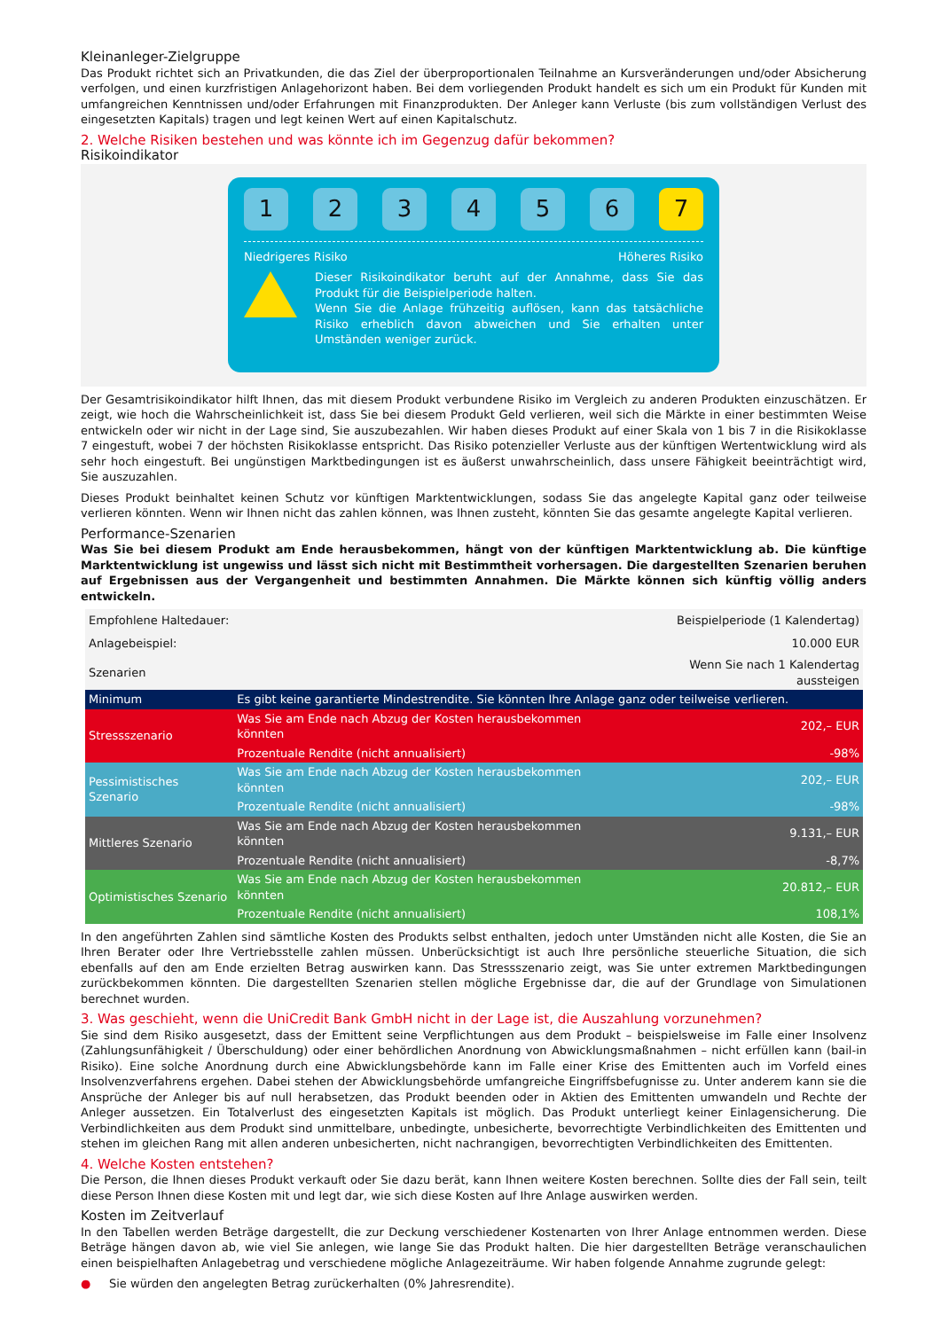Kleinanleger-Zielgruppe
Das Produkt richtet sich an Privatkunden, die das Ziel der überproportionalen Teilnahme an Kursveränderungen und/oder Absicherung verfolgen, und einen kurzfristigen Anlagehorizont haben. Bei dem vorliegenden Produkt handelt es sich um ein Produkt für Kunden mit umfangreichen Kenntnissen und/oder Erfahrungen mit Finanzprodukten. Der Anleger kann Verluste (bis zum vollständigen Verlust des eingesetzten Kapitals) tragen und legt keinen Wert auf einen Kapitalschutz.
2. Welche Risiken bestehen und was könnte ich im Gegenzug dafür bekommen?
Risikoindikator
1 2 3 4 5 6 7
Niedrigeres Risiko Höheres Risiko
Dieser Risikoindikator beruht auf der Annahme, dass Sie das Produkt für die Beispielperiode halten.
Wenn Sie die Anlage frühzeitig auflösen, kann das tatsächliche Risiko erheblich davon abweichen und Sie erhalten unter Umständen weniger zurück.
Der Gesamtrisikoindikator hilft Ihnen, das mit diesem Produkt verbundene Risiko im Vergleich zu anderen Produkten einzuschätzen. Er zeigt, wie hoch die Wahrscheinlichkeit ist, dass Sie bei diesem Produkt Geld verlieren, weil sich die Märkte in einer bestimmten Weise entwickeln oder wir nicht in der Lage sind, Sie auszubezahlen. Wir haben dieses Produkt auf einer Skala von 1 bis 7 in die Risikoklasse 7 eingestuft, wobei 7 der höchsten Risikoklasse entspricht. Das Risiko potenzieller Verluste aus der künftigen Wertentwicklung wird als sehr hoch eingestuft. Bei ungünstigen Marktbedingungen ist es äußerst unwahrscheinlich, dass unsere Fähigkeit beeinträchtigt wird, Sie auszuzahlen.
Dieses Produkt beinhaltet keinen Schutz vor künftigen Marktentwicklungen, sodass Sie das angelegte Kapital ganz oder teilweise verlieren könnten. Wenn wir Ihnen nicht das zahlen können, was Ihnen zusteht, könnten Sie das gesamte angelegte Kapital verlieren.
Performance-Szenarien
Was Sie bei diesem Produkt am Ende herausbekommen, hängt von der künftigen Marktentwicklung ab. Die künftige Marktentwicklung ist ungewiss und lässt sich nicht mit Bestimmtheit vorhersagen. Die dargestellten Szenarien beruhen auf Ergebnissen aus der Vergangenheit und bestimmten Annahmen. Die Märkte können sich künftig völlig anders entwickeln.
| Empfohlene Haltedauer: | | Beispielperiode (1 Kalendertag) |
| Anlagebeispiel: | | 10.000 EUR |
| Szenarien | | Wenn Sie nach 1 Kalendertag aussteigen |
| Minimum | Es gibt keine garantierte Mindestrendite. Sie könnten Ihre Anlage ganz oder teilweise verlieren. | |
| Stressszenario | Was Sie am Ende nach Abzug der Kosten herausbekommen könnten | 202,– EUR |
| | Prozentuale Rendite (nicht annualisiert) | -98% |
| Pessimistisches Szenario | Was Sie am Ende nach Abzug der Kosten herausbekommen könnten | 202,– EUR |
| | Prozentuale Rendite (nicht annualisiert) | -98% |
| Mittleres Szenario | Was Sie am Ende nach Abzug der Kosten herausbekommen könnten | 9.131,– EUR |
| | Prozentuale Rendite (nicht annualisiert) | -8,7% |
| Optimistisches Szenario | Was Sie am Ende nach Abzug der Kosten herausbekommen könnten | 20.812,– EUR |
| | Prozentuale Rendite (nicht annualisiert) | 108,1% |
In den angeführten Zahlen sind sämtliche Kosten des Produkts selbst enthalten, jedoch unter Umständen nicht alle Kosten, die Sie an Ihren Berater oder Ihre Vertriebsstelle zahlen müssen. Unberücksichtigt ist auch Ihre persönliche steuerliche Situation, die sich ebenfalls auf den am Ende erzielten Betrag auswirken kann. Das Stressszenario zeigt, was Sie unter extremen Marktbedingungen zurückbekommen könnten. Die dargestellten Szenarien stellen mögliche Ergebnisse dar, die auf der Grundlage von Simulationen berechnet wurden.
3. Was geschieht, wenn die UniCredit Bank GmbH nicht in der Lage ist, die Auszahlung vorzunehmen?
Sie sind dem Risiko ausgesetzt, dass der Emittent seine Verpflichtungen aus dem Produkt – beispielsweise im Falle einer Insolvenz (Zahlungsunfähigkeit / Überschuldung) oder einer behördlichen Anordnung von Abwicklungsmaßnahmen – nicht erfüllen kann (bail-in Risiko). Eine solche Anordnung durch eine Abwicklungsbehörde kann im Falle einer Krise des Emittenten auch im Vorfeld eines Insolvenzverfahrens ergehen. Dabei stehen der Abwicklungsbehörde umfangreiche Eingriffsbefugnisse zu. Unter anderem kann sie die Ansprüche der Anleger bis auf null herabsetzen, das Produkt beenden oder in Aktien des Emittenten umwandeln und Rechte der Anleger aussetzen. Ein Totalverlust des eingesetzten Kapitals ist möglich. Das Produkt unterliegt keiner Einlagensicherung. Die Verbindlichkeiten aus dem Produkt sind unmittelbare, unbedingte, unbesicherte, bevorrechtigte Verbindlichkeiten des Emittenten und stehen im gleichen Rang mit allen anderen unbesicherten, nicht nachrangigen, bevorrechtigten Verbindlichkeiten des Emittenten.
4. Welche Kosten entstehen?
Die Person, die Ihnen dieses Produkt verkauft oder Sie dazu berät, kann Ihnen weitere Kosten berechnen. Sollte dies der Fall sein, teilt diese Person Ihnen diese Kosten mit und legt dar, wie sich diese Kosten auf Ihre Anlage auswirken werden.
Kosten im Zeitverlauf
In den Tabellen werden Beträge dargestellt, die zur Deckung verschiedener Kostenarten von Ihrer Anlage entnommen werden. Diese Beträge hängen davon ab, wie viel Sie anlegen, wie lange Sie das Produkt halten. Die hier dargestellten Beträge veranschaulichen einen beispielhaften Anlagebetrag und verschiedene mögliche Anlagezeiträume. Wir haben folgende Annahme zugrunde gelegt:
● Sie würden den angelegten Betrag zurückerhalten (0% Jahresrendite).